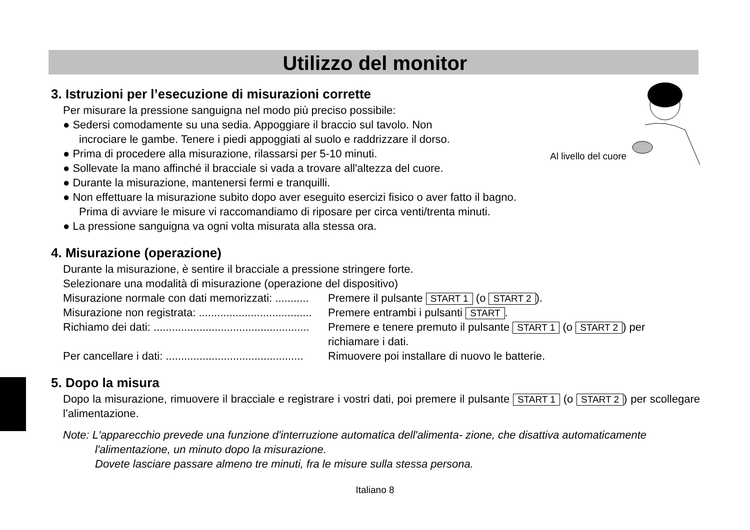Al livello del cuore
Utilizzo del monitor
3. Istruzioni per l’esecuzione di misurazioni corrette
Per misurare la pressione sanguigna nel modo più preciso possibile:
● Sedersi comodamente su una sedia. Appoggiare il braccio sul tavolo. Non
incrociare le gambe. Tenere i piedi appoggiati al suolo e raddrizzare il dorso.
● Prima di procedere alla misurazione, rilassarsi per 5-10 minuti.
● Sollevate la mano affinché il bracciale si vada a trovare all'altezza del cuore.
● Durante la misurazione, mantenersi fermi e tranquilli.
● Non effettuare la misurazione subito dopo aver eseguito esercizi fisico o aver fatto il bagno.
Prima di avviare le misure vi raccomandiamo di riposare per circa venti/trenta minuti.
● La pressione sanguigna va ogni volta misurata alla stessa ora.
4. Misurazione (operazione)
Durante la misurazione, è sentire il bracciale a pressione stringere forte.
Selezionare una modalità di misurazione (operazione del dispositivo)
Misurazione normale con dati memorizzati: ...........
Premere il pulsante START 1 (o START 2).
Misurazione non registrata: .....................................
Premere entrambi i pulsanti START.
Richiamo dei dati: ...................................................
Premere e tenere premuto il pulsante START 1 (o START 2) per
richiamare i dati.
Per cancellare i dati: .............................................
Rimuovere poi installare di nuovo le batterie.
5. Dopo la misura
Dopo la misurazione, rimuovere il bracciale e registrare i vostri dati, poi premere il pulsante START 1 (o START 2) per scollegare l’alimentazione.
Note: L'apparecchio prevede una funzione d'interruzione automatica dell'alimenta- zione, che disattiva automaticamente
l'alimentazione, un minuto dopo la misurazione.
Dovete lasciare passare almeno tre minuti, fra le misure sulla stessa persona.
Italiano 8